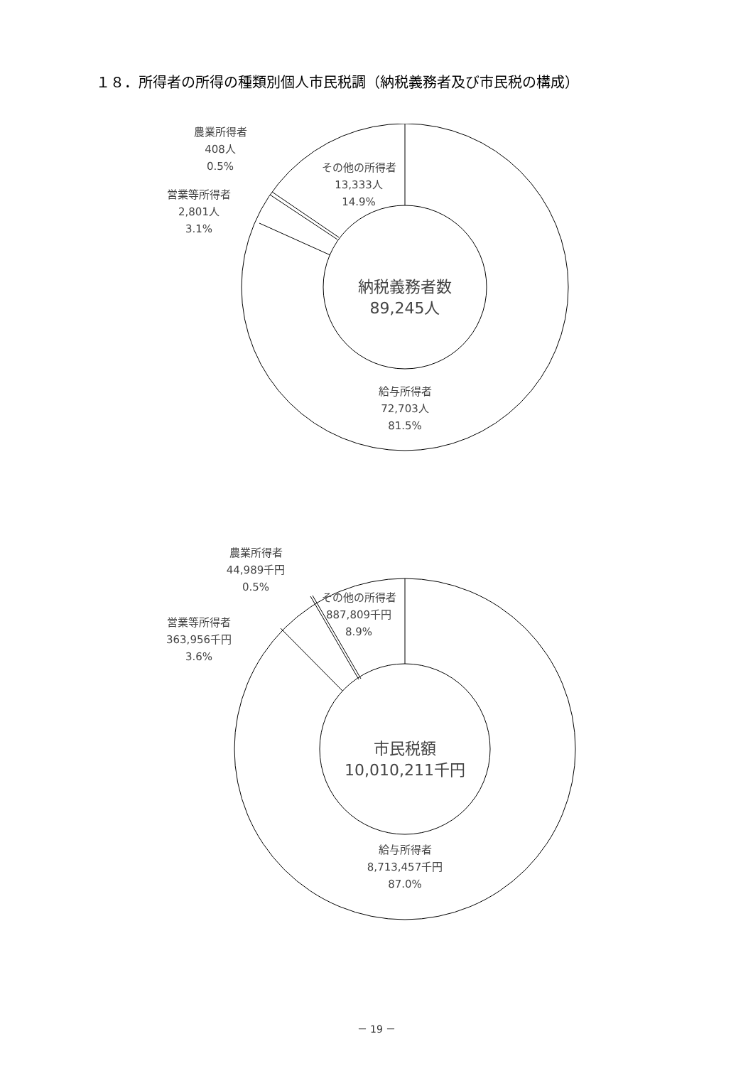１８．所得者の所得の種類別個人市民税調（納税義務者及び市民税の構成）
その他の所得者
13,333人
14.9%
農業所得者
408人
0.5%
営業等所得者
2,801人
3.1%
納税義務者数
89,245人
給与所得者
72,703人
81.5%
その他の所得者
887,809千円
8.9%
農業所得者
44,989千円
0.5%
営業等所得者
363,956千円
3.6%
市民税額
10,010,211千円
給与所得者
8,713,457千円
87.0%
－ 19 －